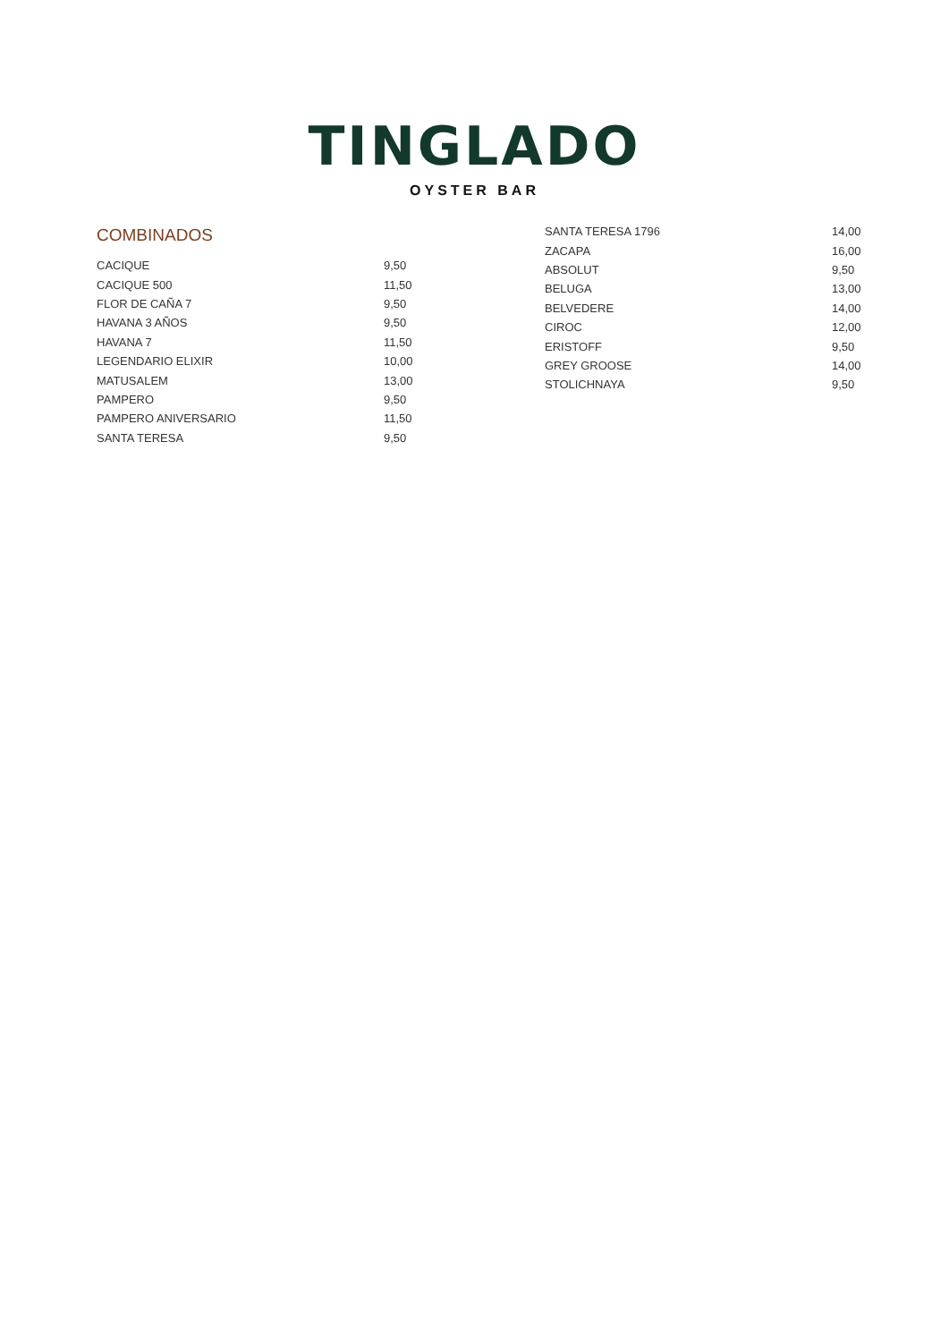TINGLADO
OYSTER BAR
COMBINADOS
| CACIQUE | 9,50 |
| CACIQUE 500 | 11,50 |
| FLOR DE CAÑA 7 | 9,50 |
| HAVANA 3 AÑOS | 9,50 |
| HAVANA 7 | 11,50 |
| LEGENDARIO ELIXIR | 10,00 |
| MATUSALEM | 13,00 |
| PAMPERO | 9,50 |
| PAMPERO ANIVERSARIO | 11,50 |
| SANTA TERESA | 9,50 |
| SANTA TERESA 1796 | 14,00 |
| ZACAPA | 16,00 |
| ABSOLUT | 9,50 |
| BELUGA | 13,00 |
| BELVEDERE | 14,00 |
| CIROC | 12,00 |
| ERISTOFF | 9,50 |
| GREY GROOSE | 14,00 |
| STOLICHNAYA | 9,50 |